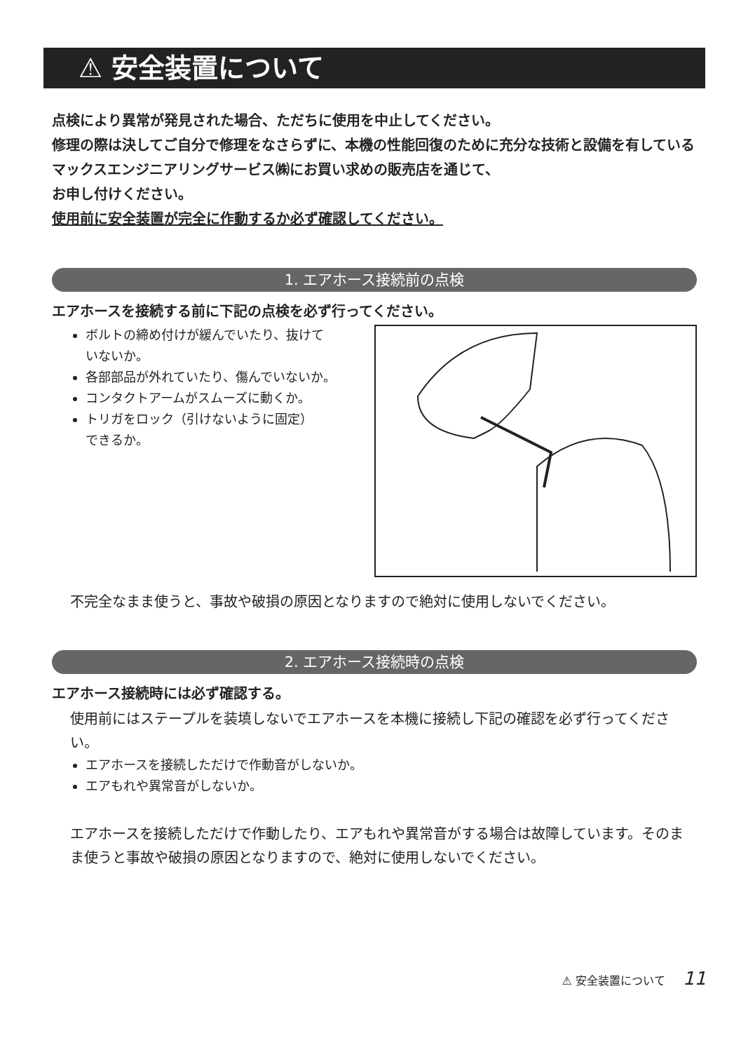⚠ 安全装置について
点検により異常が発見された場合、ただちに使用を中止してください。
修理の際は決してご自分で修理をなさらずに、本機の性能回復のために充分な技術と設備を有しているマックスエンジニアリングサービス㈱にお買い求めの販売店を通じて、
お申し付けください。
使用前に安全装置が完全に作動するか必ず確認してください。
1. エアホース接続前の点検
エアホースを接続する前に下記の点検を必ず行ってください。
ボルトの締め付けが緩んでいたり、抜けて
いないか。
各部部品が外れていたり、傷んでいないか。
コンタクトアームがスムーズに動くか。
トリガをロック（引けないように固定）
できるか。
不完全なまま使うと、事故や破損の原因となりますので絶対に使用しないでください。
2. エアホース接続時の点検
エアホース接続時には必ず確認する。
使用前にはステープルを装填しないでエアホースを本機に接続し下記の確認を必ず行ってください。
エアホースを接続しただけで作動音がしないか。
エアもれや異常音がしないか。
エアホースを接続しただけで作動したり、エアもれや異常音がする場合は故障しています。そのまま使うと事故や破損の原因となりますので、絶対に使用しないでください。
⚠ 安全装置について 11